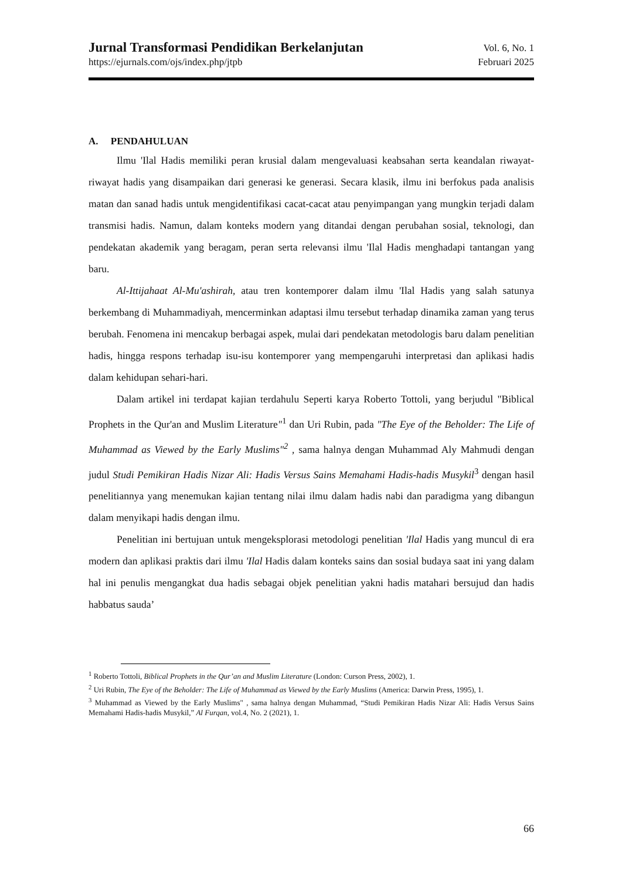Jurnal Transformasi Pendidikan Berkelanjutan
https://ejurnals.com/ojs/index.php/jtpb
Vol. 6, No. 1
Februari 2025
A. PENDAHULUAN
Ilmu 'Ilal Hadis memiliki peran krusial dalam mengevaluasi keabsahan serta keandalan riwayat-riwayat hadis yang disampaikan dari generasi ke generasi. Secara klasik, ilmu ini berfokus pada analisis matan dan sanad hadis untuk mengidentifikasi cacat-cacat atau penyimpangan yang mungkin terjadi dalam transmisi hadis. Namun, dalam konteks modern yang ditandai dengan perubahan sosial, teknologi, dan pendekatan akademik yang beragam, peran serta relevansi ilmu 'Ilal Hadis menghadapi tantangan yang baru.
Al-Ittijahaat Al-Mu'ashirah, atau tren kontemporer dalam ilmu 'Ilal Hadis yang salah satunya berkembang di Muhammadiyah, mencerminkan adaptasi ilmu tersebut terhadap dinamika zaman yang terus berubah. Fenomena ini mencakup berbagai aspek, mulai dari pendekatan metodologis baru dalam penelitian hadis, hingga respons terhadap isu-isu kontemporer yang mempengaruhi interpretasi dan aplikasi hadis dalam kehidupan sehari-hari.
Dalam artikel ini terdapat kajian terdahulu Seperti karya Roberto Tottoli, yang berjudul "Biblical Prophets in the Qur'an and Muslim Literature"<sup>1</sup> dan Uri Rubin, pada "The Eye of the Beholder: The Life of Muhammad as Viewed by the Early Muslims"<sup>2</sup> , sama halnya dengan Muhammad Aly Mahmudi dengan judul Studi Pemikiran Hadis Nizar Ali: Hadis Versus Sains Memahami Hadis-hadis Musykil<sup>3</sup> dengan hasil penelitiannya yang menemukan kajian tentang nilai ilmu dalam hadis nabi dan paradigma yang dibangun dalam menyikapi hadis dengan ilmu.
Penelitian ini bertujuan untuk mengeksplorasi metodologi penelitian 'Ilal Hadis yang muncul di era modern dan aplikasi praktis dari ilmu 'Ilal Hadis dalam konteks sains dan sosial budaya saat ini yang dalam hal ini penulis mengangkat dua hadis sebagai objek penelitian yakni hadis matahari bersujud dan hadis habbatus sauda’
<sup>1</sup> Roberto Tottoli, Biblical Prophets in the Qur’an and Muslim Literature (London: Curson Press, 2002), 1.
<sup>2</sup> Uri Rubin, The Eye of the Beholder: The Life of Muhammad as Viewed by the Early Muslims (America: Darwin Press, 1995), 1.
<sup>3</sup> Muhammad as Viewed by the Early Muslims" , sama halnya dengan Muhammad, “Studi Pemikiran Hadis Nizar Ali: Hadis Versus Sains Memahami Hadis-hadis Musykil,” Al Furqan, vol.4, No. 2 (2021), 1.
66